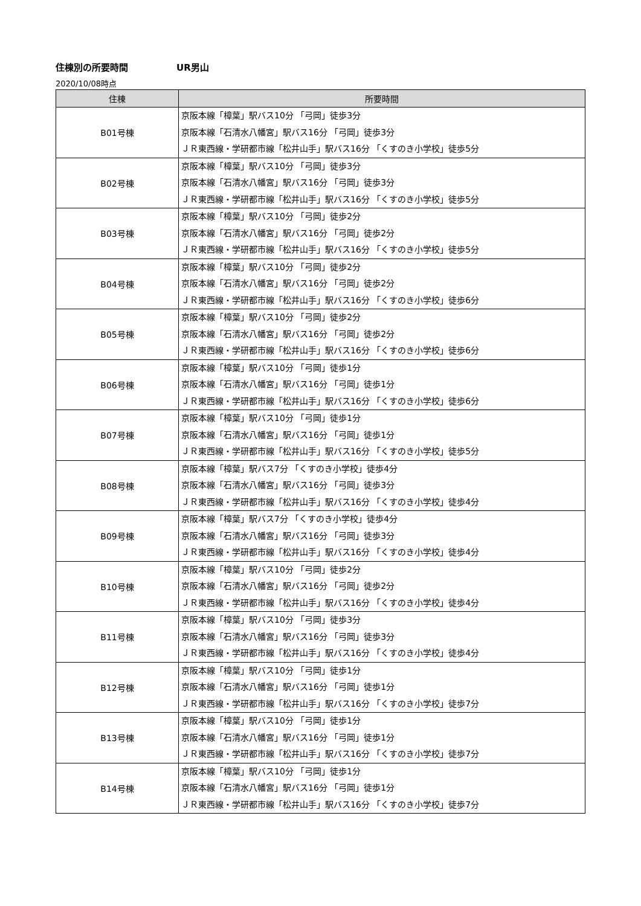住棟別の所要時間 UR男山
2020/10/08時点
| 住棟 | 所要時間 |
| --- | --- |
| B01号棟 | 京阪本線「樟葉」駅バス10分 「弓岡」徒歩3分 京阪本線「石清水八幡宮」駅バス16分 「弓岡」徒歩3分 ＪＲ東西線・学研都市線「松井山手」駅バス16分 「くすのき小学校」徒歩5分 |
| B02号棟 | 京阪本線「樟葉」駅バス10分 「弓岡」徒歩3分 京阪本線「石清水八幡宮」駅バス16分 「弓岡」徒歩3分 ＪＲ東西線・学研都市線「松井山手」駅バス16分 「くすのき小学校」徒歩5分 |
| B03号棟 | 京阪本線「樟葉」駅バス10分 「弓岡」徒歩2分 京阪本線「石清水八幡宮」駅バス16分 「弓岡」徒歩2分 ＪＲ東西線・学研都市線「松井山手」駅バス16分 「くすのき小学校」徒歩5分 |
| B04号棟 | 京阪本線「樟葉」駅バス10分 「弓岡」徒歩2分 京阪本線「石清水八幡宮」駅バス16分 「弓岡」徒歩2分 ＪＲ東西線・学研都市線「松井山手」駅バス16分 「くすのき小学校」徒歩6分 |
| B05号棟 | 京阪本線「樟葉」駅バス10分 「弓岡」徒歩2分 京阪本線「石清水八幡宮」駅バス16分 「弓岡」徒歩2分 ＪＲ東西線・学研都市線「松井山手」駅バス16分 「くすのき小学校」徒歩6分 |
| B06号棟 | 京阪本線「樟葉」駅バス10分 「弓岡」徒歩1分 京阪本線「石清水八幡宮」駅バス16分 「弓岡」徒歩1分 ＪＲ東西線・学研都市線「松井山手」駅バス16分 「くすのき小学校」徒歩6分 |
| B07号棟 | 京阪本線「樟葉」駅バス10分 「弓岡」徒歩1分 京阪本線「石清水八幡宮」駅バス16分 「弓岡」徒歩1分 ＪＲ東西線・学研都市線「松井山手」駅バス16分 「くすのき小学校」徒歩5分 |
| B08号棟 | 京阪本線「樟葉」駅バス7分 「くすのき小学校」徒歩4分 京阪本線「石清水八幡宮」駅バス16分 「弓岡」徒歩3分 ＪＲ東西線・学研都市線「松井山手」駅バス16分 「くすのき小学校」徒歩4分 |
| B09号棟 | 京阪本線「樟葉」駅バス7分 「くすのき小学校」徒歩4分 京阪本線「石清水八幡宮」駅バス16分 「弓岡」徒歩3分 ＪＲ東西線・学研都市線「松井山手」駅バス16分 「くすのき小学校」徒歩4分 |
| B10号棟 | 京阪本線「樟葉」駅バス10分 「弓岡」徒歩2分 京阪本線「石清水八幡宮」駅バス16分 「弓岡」徒歩2分 ＪＲ東西線・学研都市線「松井山手」駅バス16分 「くすのき小学校」徒歩4分 |
| B11号棟 | 京阪本線「樟葉」駅バス10分 「弓岡」徒歩3分 京阪本線「石清水八幡宮」駅バス16分 「弓岡」徒歩3分 ＪＲ東西線・学研都市線「松井山手」駅バス16分 「くすのき小学校」徒歩4分 |
| B12号棟 | 京阪本線「樟葉」駅バス10分 「弓岡」徒歩1分 京阪本線「石清水八幡宮」駅バス16分 「弓岡」徒歩1分 ＪＲ東西線・学研都市線「松井山手」駅バス16分 「くすのき小学校」徒歩7分 |
| B13号棟 | 京阪本線「樟葉」駅バス10分 「弓岡」徒歩1分 京阪本線「石清水八幡宮」駅バス16分 「弓岡」徒歩1分 ＪＲ東西線・学研都市線「松井山手」駅バス16分 「くすのき小学校」徒歩7分 |
| B14号棟 | 京阪本線「樟葉」駅バス10分 「弓岡」徒歩1分 京阪本線「石清水八幡宮」駅バス16分 「弓岡」徒歩1分 ＪＲ東西線・学研都市線「松井山手」駅バス16分 「くすのき小学校」徒歩7分 |